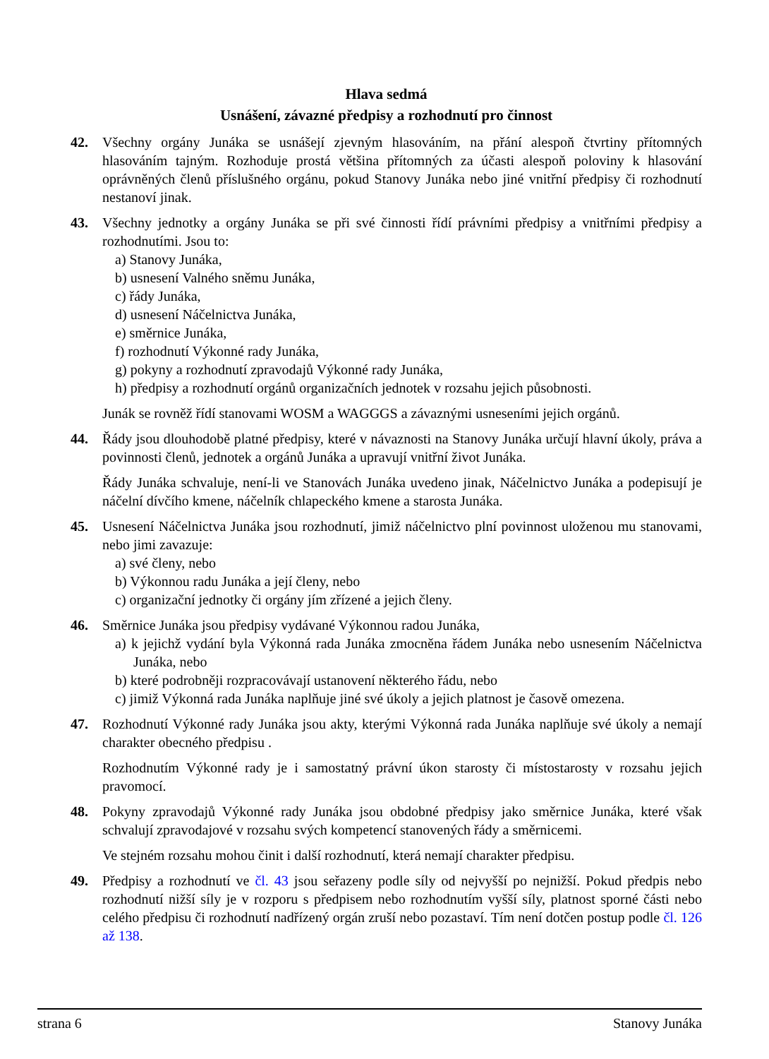Hlava sedmá
Usnášení, závazné předpisy a rozhodnutí pro činnost
42. Všechny orgány Junáka se usnášejí zjevným hlasováním, na přání alespoň čtvrtiny přítomných hlasováním tajným. Rozhoduje prostá většina přítomných za účasti alespoň poloviny k hlasování oprávněných členů příslušného orgánu, pokud Stanovy Junáka nebo jiné vnitřní předpisy či rozhodnutí nestanoví jinak.
43. Všechny jednotky a orgány Junáka se při své činnosti řídí právními předpisy a vnitřními předpisy a rozhodnutími. Jsou to:
a) Stanovy Junáka,
b) usnesení Valného sněmu Junáka,
c) řády Junáka,
d) usnesení Náčelnictva Junáka,
e) směrnice Junáka,
f) rozhodnutí Výkonné rady Junáka,
g) pokyny a rozhodnutí zpravodajů Výkonné rady Junáka,
h) předpisy a rozhodnutí orgánů organizačních jednotek v rozsahu jejich působnosti.
Junák se rovněž řídí stanovami WOSM a WAGGGS a závaznými usneseními jejich orgánů.
44. Řády jsou dlouhodobě platné předpisy, které v návaznosti na Stanovy Junáka určují hlavní úkoly, práva a povinnosti členů, jednotek a orgánů Junáka a upravují vnitřní život Junáka.
Řády Junáka schvaluje, není-li ve Stanovách Junáka uvedeno jinak, Náčelnictvo Junáka a podepisují je náčelní dívčího kmene, náčelník chlapeckého kmene a starosta Junáka.
45. Usnesení Náčelnictva Junáka jsou rozhodnutí, jimiž náčelnictvo plní povinnost uloženou mu stanovami, nebo jimi zavazuje:
a) své členy, nebo
b) Výkonnou radu Junáka a její členy, nebo
c) organizační jednotky či orgány jím zřízené a jejich členy.
46. Směrnice Junáka jsou předpisy vydávané Výkonnou radou Junáka,
a) k jejichž vydání byla Výkonná rada Junáka zmocněna řádem Junáka nebo usnesením Náčelnictva Junáka, nebo
b) které podrobněji rozpracovávají ustanovení některého řádu, nebo
c) jimiž Výkonná rada Junáka naplňuje jiné své úkoly a jejich platnost je časově omezena.
47. Rozhodnutí Výkonné rady Junáka jsou akty, kterými Výkonná rada Junáka naplňuje své úkoly a nemají charakter obecného předpisu .
Rozhodnutím Výkonné rady je i samostatný právní úkon starosty či místostarosty v rozsahu jejich pravomocí.
48. Pokyny zpravodajů Výkonné rady Junáka jsou obdobné předpisy jako směrnice Junáka, které však schvalují zpravodajové v rozsahu svých kompetencí stanovených řády a směrnicemi.
Ve stejném rozsahu mohou činit i další rozhodnutí, která nemají charakter předpisu.
49. Předpisy a rozhodnutí ve čl. 43 jsou seřazeny podle síly od nejvyšší po nejnižší. Pokud předpis nebo rozhodnutí nižší síly je v rozporu s předpisem nebo rozhodnutím vyšší síly, platnost sporné části nebo celého předpisu či rozhodnutí nadřízený orgán zruší nebo pozastaví. Tím není dotčen postup podle čl. 126 až 138.
strana 6 Stanovy Junáka